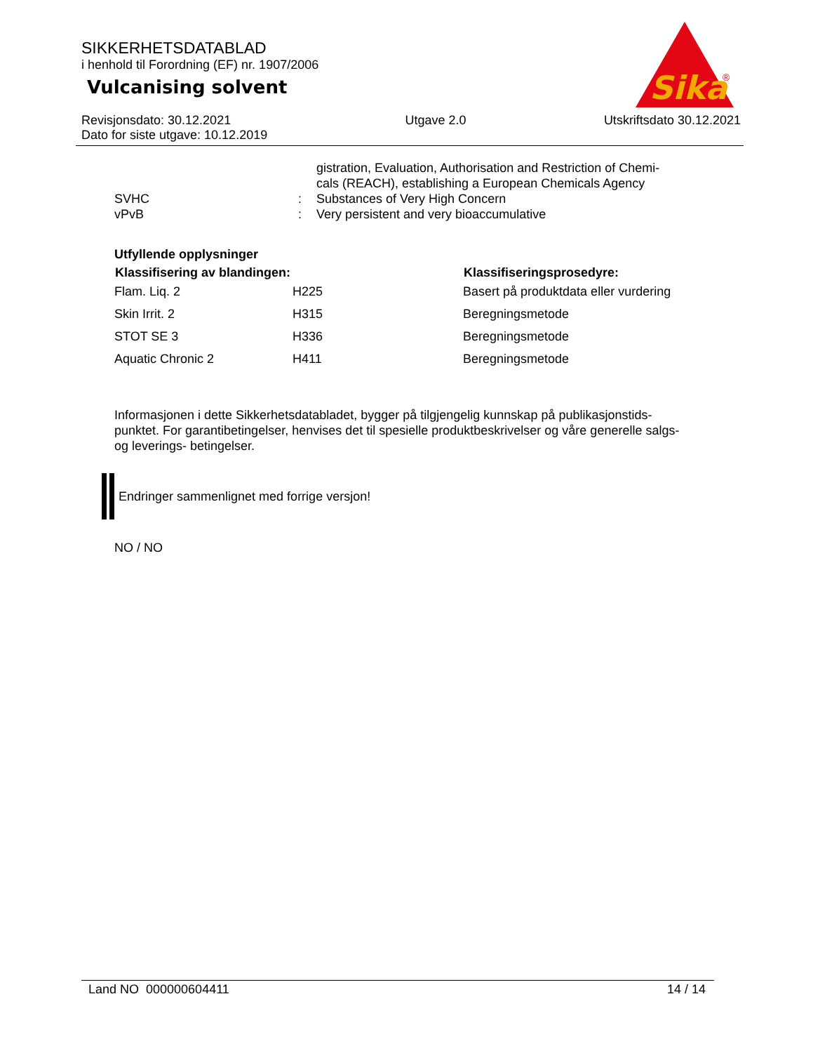SIKKERHETSDATABLAD
i henhold til Forordning (EF) nr. 1907/2006
Vulcanising solvent
Sika
®
Revisjonsdato: 30.12.2021
Dato for siste utgave: 10.12.2019
Utgave 2.0 Utskriftsdato 30.12.2021
| | | gistration, Evaluation, Authorisation and Restriction of Chemi- cals (REACH), establishing a European Chemicals Agency |
| SVHC | : | Substances of Very High Concern |
| vPvB | : | Very persistent and very bioaccumulative |
Utfyllende opplysninger
| Klassifisering av blandingen: | | Klassifiseringsprosedyre: |
| --- | --- | --- |
| Flam. Liq. 2 | H225 | Basert på produktdata eller vurdering |
| Skin Irrit. 2 | H315 | Beregningsmetode |
| STOT SE 3 | H336 | Beregningsmetode |
| Aquatic Chronic 2 | H411 | Beregningsmetode |
Informasjonen i dette Sikkerhetsdatabladet, bygger på tilgjengelig kunnskap på publikasjonstids-punktet. For garantibetingelser, henvises det til spesielle produktbeskrivelser og våre generelle salgs- og leverings- betingelser.
Endringer sammenlignet med forrige versjon!
NO / NO
Land NO 000000604411 14 / 14